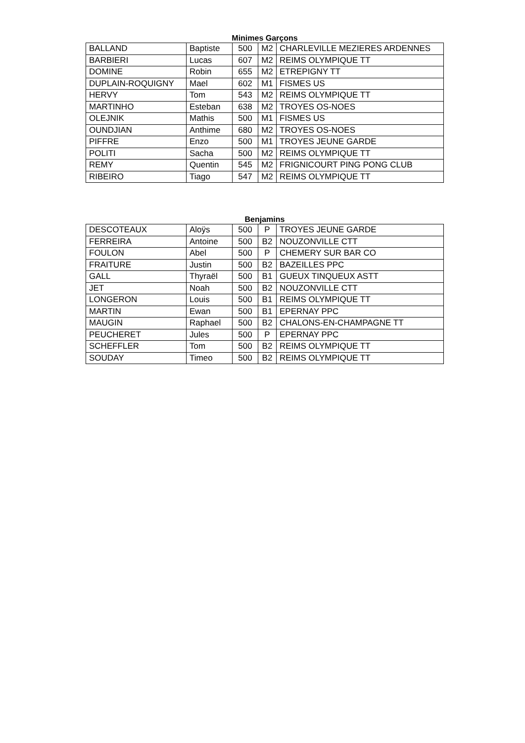Minimes Garçons
| BALLAND | Baptiste | 500 | M2 | CHARLEVILLE MEZIERES ARDENNES |
| BARBIERI | Lucas | 607 | M2 | REIMS OLYMPIQUE TT |
| DOMINE | Robin | 655 | M2 | ETREPIGNY TT |
| DUPLAIN-ROQUIGNY | Mael | 602 | M1 | FISMES US |
| HERVY | Tom | 543 | M2 | REIMS OLYMPIQUE TT |
| MARTINHO | Esteban | 638 | M2 | TROYES OS-NOES |
| OLEJNIK | Mathis | 500 | M1 | FISMES US |
| OUNDJIAN | Anthime | 680 | M2 | TROYES OS-NOES |
| PIFFRE | Enzo | 500 | M1 | TROYES JEUNE GARDE |
| POLITI | Sacha | 500 | M2 | REIMS OLYMPIQUE TT |
| REMY | Quentin | 545 | M2 | FRIGNICOURT PING PONG CLUB |
| RIBEIRO | Tiago | 547 | M2 | REIMS OLYMPIQUE TT |
Benjamins
| DESCOTEAUX | Aloÿs | 500 | P | TROYES JEUNE GARDE |
| FERREIRA | Antoine | 500 | B2 | NOUZONVILLE CTT |
| FOULON | Abel | 500 | P | CHEMERY SUR BAR CO |
| FRAITURE | Justin | 500 | B2 | BAZEILLES PPC |
| GALL | Thyraël | 500 | B1 | GUEUX TINQUEUX ASTT |
| JET | Noah | 500 | B2 | NOUZONVILLE CTT |
| LONGERON | Louis | 500 | B1 | REIMS OLYMPIQUE TT |
| MARTIN | Ewan | 500 | B1 | EPERNAY PPC |
| MAUGIN | Raphael | 500 | B2 | CHALONS-EN-CHAMPAGNE TT |
| PEUCHERET | Jules | 500 | P | EPERNAY PPC |
| SCHEFFLER | Tom | 500 | B2 | REIMS OLYMPIQUE TT |
| SOUDAY | Timeo | 500 | B2 | REIMS OLYMPIQUE TT |